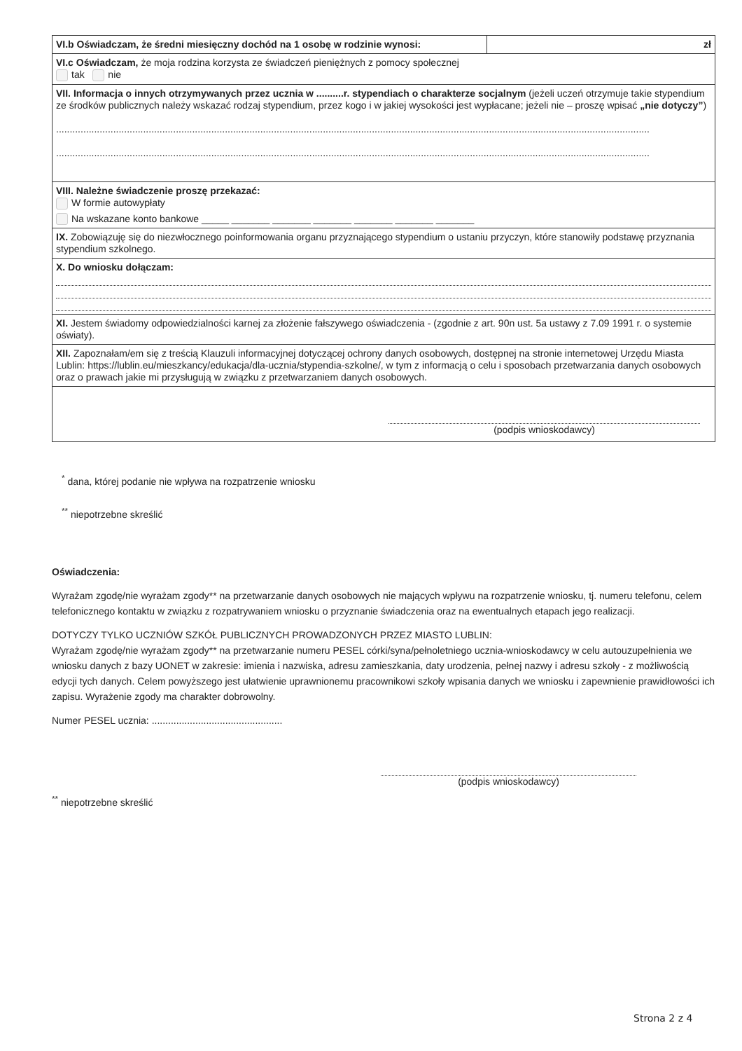| VI.b Oświadczam, że średni miesięczny dochód na 1 osobę w rodzinie wynosi: | zł |
| VI.c Oświadczam, że moja rodzina korzysta ze świadczeń pieniężnych z pomocy społecznej tak nie | |
| VII. Informacja o innych otrzymywanych przez ucznia w ..........r. stypendiach o charakterze socjalnym (jeżeli uczeń otrzymuje takie stypendium ze środków publicznych należy wskazać rodzaj stypendium, przez kogo i w jakiej wysokości jest wypłacane; jeżeli nie – proszę wpisać „nie dotyczy” ) .......................................................................................................................................................................................................................... .......................................................................................................................................................................................................................... | |
| VIII. Należne świadczenie proszę przekazać: W formie autowypłaty Na wskazane konto bankowe _____ _______ _______ _______ _______ _______ _______ | |
| IX. Zobowiązuję się do niezwłocznego poinformowania organu przyznającego stypendium o ustaniu przyczyn, które stanowiły podstawę przyznania stypendium szkolnego. | |
| X. Do wniosku dołączam: | |
| XI. Jestem świadomy odpowiedzialności karnej za złożenie fałszywego oświadczenia - (zgodnie z art. 90n ust. 5a ustawy z 7.09 1991 r. o systemie oświaty). | |
| XII. Zapoznałam/em się z treścią Klauzuli informacyjnej dotyczącej ochrony danych osobowych, dostępnej na stronie internetowej Urzędu Miasta Lublin: https://lublin.eu/mieszkancy/edukacja/dla-ucznia/stypendia-szkolne/, w tym z informacją o celu i sposobach przetwarzania danych osobowych oraz o prawach jakie mi przysługują w związku z przetwarzaniem danych osobowych. | |
| (podpis wnioskodawcy) | |
<sup>*</sup> dana, której podanie nie wpływa na rozpatrzenie wniosku
<sup>**</sup> niepotrzebne skreślić
Oświadczenia:
Wyrażam zgodę/nie wyrażam zgody** na przetwarzanie danych osobowych nie mających wpływu na rozpatrzenie wniosku, tj. numeru telefonu, celem telefonicznego kontaktu w związku z rozpatrywaniem wniosku o przyznanie świadczenia oraz na ewentualnych etapach jego realizacji.
DOTYCZY TYLKO UCZNIÓW SZKÓŁ PUBLICZNYCH PROWADZONYCH PRZEZ MIASTO LUBLIN:
Wyrażam zgodę/nie wyrażam zgody** na przetwarzanie numeru PESEL córki/syna/pełnoletniego ucznia-wnioskodawcy w celu autouzupełnienia we wniosku danych z bazy UONET w zakresie: imienia i nazwiska, adresu zamieszkania, daty urodzenia, pełnej nazwy i adresu szkoły - z możliwością edycji tych danych. Celem powyższego jest ułatwienie uprawnionemu pracownikowi szkoły wpisania danych we wniosku i zapewnienie prawidłowości ich zapisu. Wyrażenie zgody ma charakter dobrowolny.
Numer PESEL ucznia: ................................................
(podpis wnioskodawcy)
<sup>**</sup> niepotrzebne skreślić
Strona 2 z 4